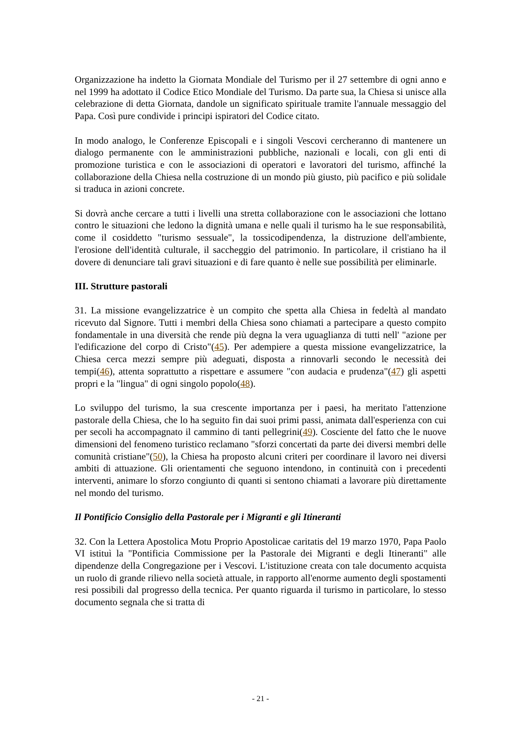Organizzazione ha indetto la Giornata Mondiale del Turismo per il 27 settembre di ogni anno e nel 1999 ha adottato il Codice Etico Mondiale del Turismo. Da parte sua, la Chiesa si unisce alla celebrazione di detta Giornata, dandole un significato spirituale tramite l'annuale messaggio del Papa. Così pure condivide i principi ispiratori del Codice citato.
In modo analogo, le Conferenze Episcopali e i singoli Vescovi cercheranno di mantenere un dialogo permanente con le amministrazioni pubbliche, nazionali e locali, con gli enti di promozione turistica e con le associazioni di operatori e lavoratori del turismo, affinché la collaborazione della Chiesa nella costruzione di un mondo più giusto, più pacifico e più solidale si traduca in azioni concrete.
Si dovrà anche cercare a tutti i livelli una stretta collaborazione con le associazioni che lottano contro le situazioni che ledono la dignità umana e nelle quali il turismo ha le sue responsabilità, come il cosiddetto "turismo sessuale", la tossicodipendenza, la distruzione dell'ambiente, l'erosione dell'identità culturale, il saccheggio del patrimonio. In particolare, il cristiano ha il dovere di denunciare tali gravi situazioni e di fare quanto è nelle sue possibilità per eliminarle.
III. Strutture pastorali
31. La missione evangelizzatrice è un compito che spetta alla Chiesa in fedeltà al mandato ricevuto dal Signore. Tutti i membri della Chiesa sono chiamati a partecipare a questo compito fondamentale in una diversità che rende più degna la vera uguaglianza di tutti nell' "azione per l'edificazione del corpo di Cristo"(45). Per adempiere a questa missione evangelizzatrice, la Chiesa cerca mezzi sempre più adeguati, disposta a rinnovarli secondo le necessità dei tempi(46), attenta soprattutto a rispettare e assumere "con audacia e prudenza"(47) gli aspetti propri e la "lingua" di ogni singolo popolo(48).
Lo sviluppo del turismo, la sua crescente importanza per i paesi, ha meritato l'attenzione pastorale della Chiesa, che lo ha seguito fin dai suoi primi passi, animata dall'esperienza con cui per secoli ha accompagnato il cammino di tanti pellegrini(49). Cosciente del fatto che le nuove dimensioni del fenomeno turistico reclamano "sforzi concertati da parte dei diversi membri delle comunità cristiane"(50), la Chiesa ha proposto alcuni criteri per coordinare il lavoro nei diversi ambiti di attuazione. Gli orientamenti che seguono intendono, in continuità con i precedenti interventi, animare lo sforzo congiunto di quanti si sentono chiamati a lavorare più direttamente nel mondo del turismo.
Il Pontificio Consiglio della Pastorale per i Migranti e gli Itineranti
32. Con la Lettera Apostolica Motu Proprio Apostolicae caritatis del 19 marzo 1970, Papa Paolo VI istituì la "Pontificia Commissione per la Pastorale dei Migranti e degli Itineranti" alle dipendenze della Congregazione per i Vescovi. L'istituzione creata con tale documento acquista un ruolo di grande rilievo nella società attuale, in rapporto all'enorme aumento degli spostamenti resi possibili dal progresso della tecnica. Per quanto riguarda il turismo in particolare, lo stesso documento segnala che si tratta di
- 21 -